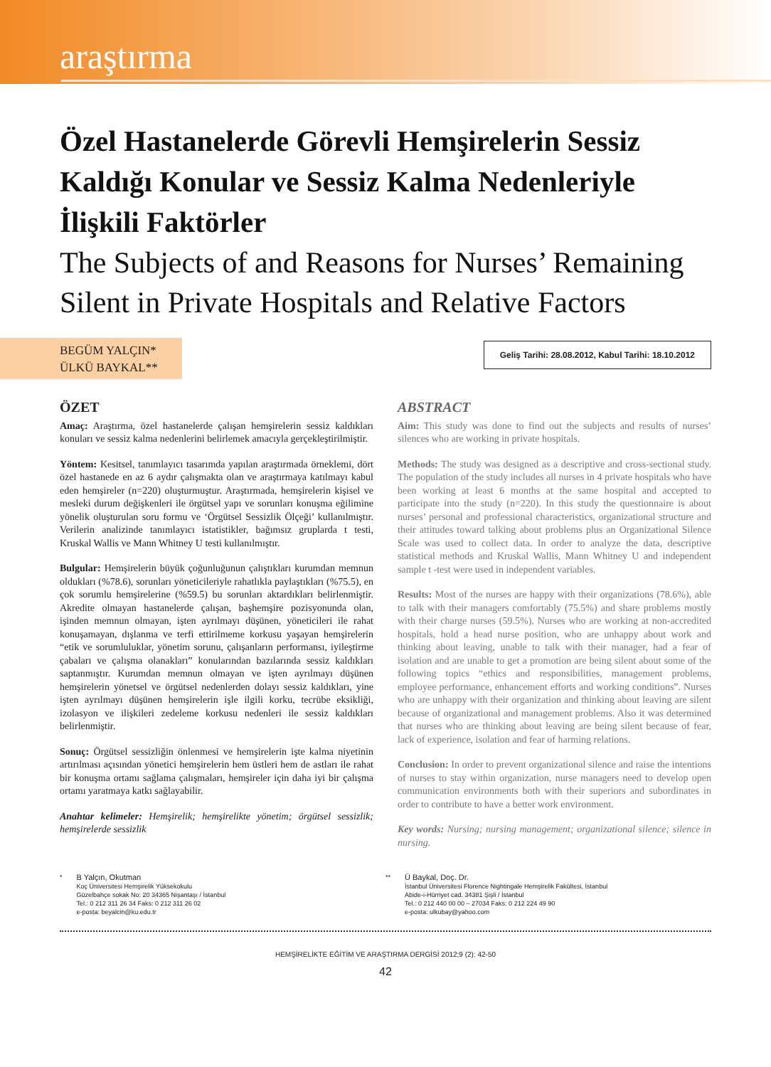araştırma
Özel Hastanelerde Görevli Hemşirelerin Sessiz Kaldığı Konular ve Sessiz Kalma Nedenleriyle İlişkili Faktörler
The Subjects of and Reasons for Nurses’ Remaining Silent in Private Hospitals and Relative Factors
BEGÜM YALÇIN*
ÜLKÜ BAYKAL**
Geliş Tarihi: 28.08.2012, Kabul Tarihi: 18.10.2012
ÖZET
Amaç: Araştırma, özel hastanelerde çalışan hemşirelerin sessiz kaldıkları konuları ve sessiz kalma nedenlerini belirlemek amacıyla gerçekleştirilmiştir.
Yöntem: Kesitsel, tanımlayıcı tasarımda yapılan araştırmada örneklemi, dört özel hastanede en az 6 aydır çalışmakta olan ve araştırmaya katılmayı kabul eden hemşireler (n=220) oluşturmuştur. Araştırmada, hemşirelerin kişisel ve mesleki durum değişkenleri ile örgütsel yapı ve sorunları konuşma eğilimine yönelik oluşturulan soru formu ve ‘Örgütsel Sessizlik Ölçeği’ kullanılmıştır. Verilerin analizinde tanımlayıcı istatistikler, bağımsız gruplarda t testi, Kruskal Wallis ve Mann Whitney U testi kullanılmıştır.
Bulgular: Hemşirelerin büyük çoğunluğunun çalıştıkları kurumdan memnun oldukları (%78.6), sorunları yöneticileriyle rahatlıkla paylaştıkları (%75.5), en çok sorumlu hemşirelerine (%59.5) bu sorunları aktardıkları belirlenmiştir. Akredite olmayan hastanelerde çalışan, başhemşire pozisyonunda olan, işinden memnun olmayan, işten ayrılmayı düşünen, yöneticileri ile rahat konuşamayan, dışlanma ve terfi ettirilmeme korkusu yaşayan hemşirelerin “etik ve sorumluluklar, yönetim sorunu, çalışanların performansı, iyileştirme çabaları ve çalışma olanakları” konularından bazılarında sessiz kaldıkları saptanmıştır. Kurumdan memnun olmayan ve işten ayrılmayı düşünen hemşirelerin yönetsel ve örgütsel nedenlerden dolayı sessiz kaldıkları, yine işten ayrılmayı düşünen hemşirelerin işle ilgili korku, tecrübe eksikliği, izolasyon ve ilişkileri zedeleme korkusu nedenleri ile sessiz kaldıkları belirlenmiştir.
Sonuç: Örgütsel sessizliğin önlenmesi ve hemşirelerin işte kalma niyetinin artırılması açısından yönetici hemşirelerin hem üstleri hem de astları ile rahat bir konuşma ortamı sağlama çalışmaları, hemşireler için daha iyi bir çalışma ortamı yaratmaya katkı sağlayabilir.
Anahtar kelimeler: Hemşirelik; hemşirelikte yönetim; örgütsel sessizlik; hemşirelerde sessizlik
ABSTRACT
Aim: This study was done to find out the subjects and results of nurses’ silences who are working in private hospitals.
Methods: The study was designed as a descriptive and cross-sectional study. The population of the study includes all nurses in 4 private hospitals who have been working at least 6 months at the same hospital and accepted to participate into the study (n=220). In this study the questionnaire is about nurses’ personal and professional characteristics, organizational structure and their attitudes toward talking about problems plus an Organizational Silence Scale was used to collect data. In order to analyze the data, descriptive statistical methods and Kruskal Wallis, Mann Whitney U and independent sample t -test were used in independent variables.
Results: Most of the nurses are happy with their organizations (78.6%), able to talk with their managers comfortably (75.5%) and share problems mostly with their charge nurses (59.5%). Nurses who are working at non-accredited hospitals, hold a head nurse position, who are unhappy about work and thinking about leaving, unable to talk with their manager, had a fear of isolation and are unable to get a promotion are being silent about some of the following topics “ethics and responsibilities, management problems, employee performance, enhancement efforts and working conditions”. Nurses who are unhappy with their organization and thinking about leaving are silent because of organizational and management problems. Also it was determined that nurses who are thinking about leaving are being silent because of fear, lack of experience, isolation and fear of harming relations.
Conclusion: In order to prevent organizational silence and raise the intentions of nurses to stay within organization, nurse managers need to develop open communication environments both with their superiors and subordinates in order to contribute to have a better work environment.
Key words: Nursing; nursing management; organizational silence; silence in nursing.
* B Yalçın, Okutman
Koç Üniversitesi Hemşirelik Yüksekokulu
Güzelbahçe sokak No: 20 34365 Nişantaşı / İstanbul
Tel.: 0 212 311 26 34 Faks: 0 212 311 26 02
e-posta: beyalcin@ku.edu.tr
** Ü Baykal, Doç. Dr.
İstanbul Üniversitesi Florence Nightingale Hemşirelik Fakültesi, İstanbul
Abide-i-Hürriyet cad. 34381 Şişli / İstanbul
Tel.: 0 212 440 00 00 – 27034 Faks: 0 212 224 49 90
e-posta: ulkubay@yahoo.com
HEMŞİRELİKTE EĞİTİM VE ARAŞTIRMA DERGİSİ 2012;9 (2): 42-50
42